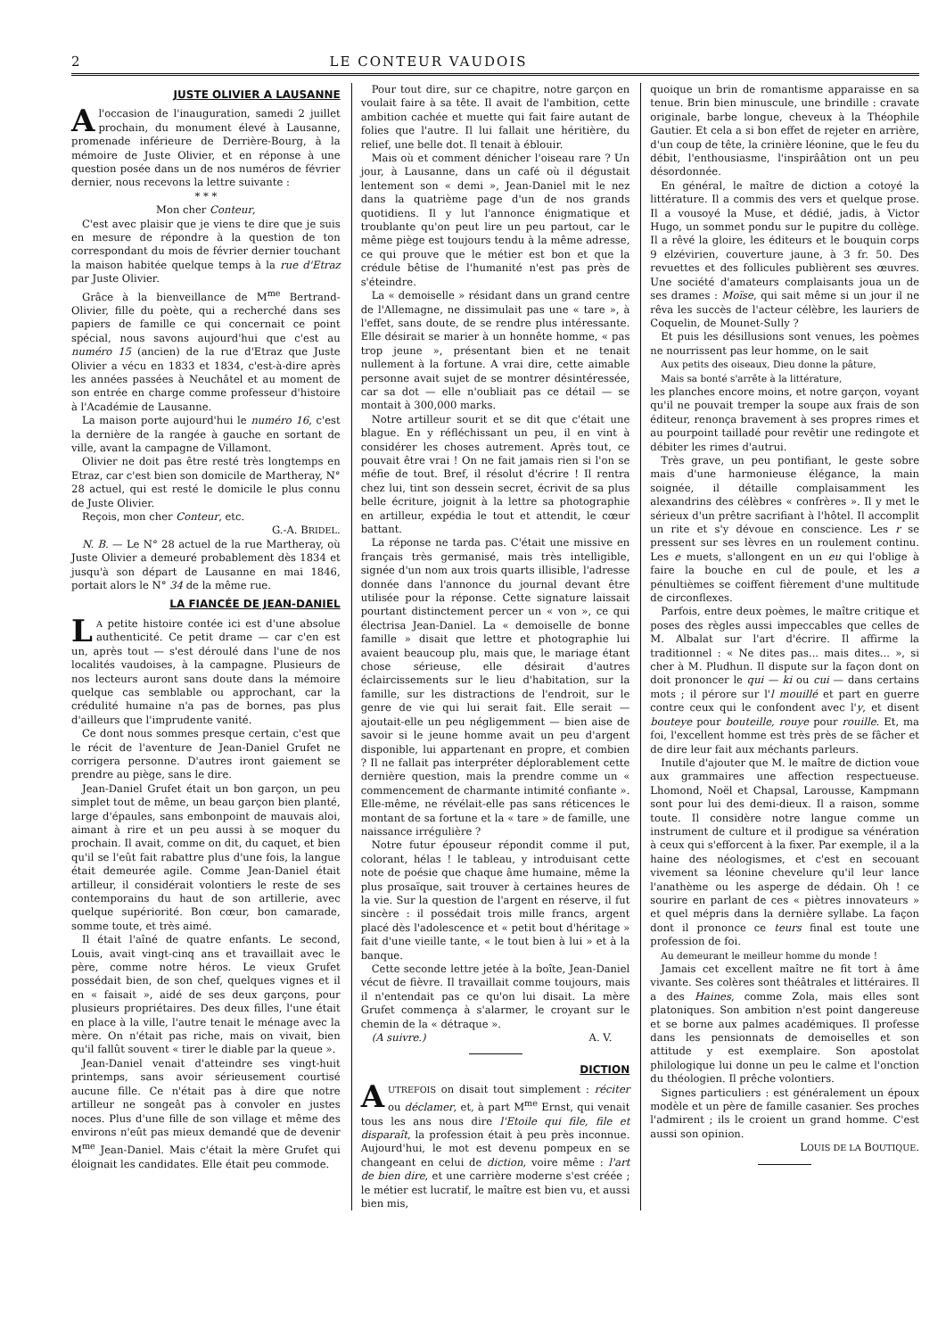2 LE CONTEUR VAUDOIS
JUSTE OLIVIER A LAUSANNE
Al'occasion de l'inauguration, samedi 2 juillet prochain, du monument élevé à Lausanne, promenade inférieure de Derrière-Bourg, à la mémoire de Juste Olivier, et en réponse à une question posée dans un de nos numéros de février dernier, nous recevons la lettre suivante :
* * *
Mon cher Conteur,
C'est avec plaisir que je viens te dire que je suis en mesure de répondre à la question de ton correspondant du mois de février dernier touchant la maison habitée quelque temps à la rue d'Etraz par Juste Olivier.
Grâce à la bienveillance de M<sup>me</sup> Bertrand-Olivier, fille du poète, qui a recherché dans ses papiers de famille ce qui concernait ce point spécial, nous savons aujourd'hui que c'est au numéro 15 (ancien) de la rue d'Etraz que Juste Olivier a vécu en 1833 et 1834, c'est-à-dire après les années passées à Neuchâtel et au moment de son entrée en charge comme professeur d'histoire à l'Académie de Lausanne.
La maison porte aujourd'hui le numéro 16, c'est la dernière de la rangée à gauche en sortant de ville, avant la campagne de Villamont.
Olivier ne doit pas être resté très longtemps en Etraz, car c'est bien son domicile de Martheray, N° 28 actuel, qui est resté le domicile le plus connu de Juste Olivier.
Reçois, mon cher Conteur, etc.
G.-A. BRIDEL.
N. B. — Le N° 28 actuel de la rue Martheray, où Juste Olivier a demeuré probablement dès 1834 et jusqu'à son départ de Lausanne en mai 1846, portait alors le N° 34 de la même rue.
LA FIANCÉE DE JEAN-DANIEL
LA petite histoire contée ici est d'une absolue authenticité. Ce petit drame — car c'en est un, après tout — s'est déroulé dans l'une de nos localités vaudoises, à la campagne. Plusieurs de nos lecteurs auront sans doute dans la mémoire quelque cas semblable ou approchant, car la crédulité humaine n'a pas de bornes, pas plus d'ailleurs que l'imprudente vanité.
Ce dont nous sommes presque certain, c'est que le récit de l'aventure de Jean-Daniel Grufet ne corrigera personne. D'autres iront gaiement se prendre au piège, sans le dire.
Jean-Daniel Grufet était un bon garçon, un peu simplet tout de même, un beau garçon bien planté, large d'épaules, sans embonpoint de mauvais aloi, aimant à rire et un peu aussi à se moquer du prochain. Il avait, comme on dit, du caquet, et bien qu'il se l'eût fait rabattre plus d'une fois, la langue était demeurée agile. Comme Jean-Daniel était artilleur, il considérait volontiers le reste de ses contemporains du haut de son artillerie, avec quelque supériorité. Bon cœur, bon camarade, somme toute, et très aimé.
Il était l'aîné de quatre enfants. Le second, Louis, avait vingt-cinq ans et travaillait avec le père, comme notre héros. Le vieux Grufet possédait bien, de son chef, quelques vignes et il en « faisait », aidé de ses deux garçons, pour plusieurs propriétaires. Des deux filles, l'une était en place à la ville, l'autre tenait le ménage avec la mère. On n'était pas riche, mais on vivait, bien qu'il fallût souvent « tirer le diable par la queue ».
Jean-Daniel venait d'atteindre ses vingt-huit printemps, sans avoir sérieusement courtisé aucune fille. Ce n'était pas à dire que notre artilleur ne songeât pas à convoler en justes noces. Plus d'une fille de son village et même des environs n'eût pas mieux demandé que de devenir M<sup>me</sup> Jean-Daniel. Mais c'était la mère Grufet qui éloignait les candidates. Elle était peu commode.
Pour tout dire, sur ce chapitre, notre garçon en voulait faire à sa tête. Il avait de l'ambition, cette ambition cachée et muette qui fait faire autant de folies que l'autre. Il lui fallait une héritière, du relief, une belle dot. Il tenait à éblouir.
Mais où et comment dénicher l'oiseau rare ? Un jour, à Lausanne, dans un café où il dégustait lentement son « demi », Jean-Daniel mit le nez dans la quatrième page d'un de nos grands quotidiens. Il y lut l'annonce énigmatique et troublante qu'on peut lire un peu partout, car le même piège est toujours tendu à la même adresse, ce qui prouve que le métier est bon et que la crédule bêtise de l'humanité n'est pas près de s'éteindre.
La « demoiselle » résidant dans un grand centre de l'Allemagne, ne dissimulait pas une « tare », à l'effet, sans doute, de se rendre plus intéressante. Elle désirait se marier à un honnête homme, « pas trop jeune », présentant bien et ne tenait nullement à la fortune. A vrai dire, cette aimable personne avait sujet de se montrer désintéressée, car sa dot — elle n'oubliait pas ce détail — se montait à 300,000 marks.
Notre artilleur sourit et se dit que c'était une blague. En y réfléchissant un peu, il en vint à considérer les choses autrement. Après tout, ce pouvait être vrai ! On ne fait jamais rien si l'on se méfie de tout. Bref, il résolut d'écrire ! Il rentra chez lui, tint son dessein secret, écrivit de sa plus belle écriture, joignit à la lettre sa photographie en artilleur, expédia le tout et attendit, le cœur battant.
La réponse ne tarda pas. C'était une missive en français très germanisé, mais très intelligible, signée d'un nom aux trois quarts illisible, l'adresse donnée dans l'annonce du journal devant être utilisée pour la réponse. Cette signature laissait pourtant distinctement percer un « von », ce qui électrisa Jean-Daniel. La « demoiselle de bonne famille » disait que lettre et photographie lui avaient beaucoup plu, mais que, le mariage étant chose sérieuse, elle désirait d'autres éclaircissements sur le lieu d'habitation, sur la famille, sur les distractions de l'endroit, sur le genre de vie qui lui serait fait. Elle serait — ajoutait-elle un peu négligemment — bien aise de savoir si le jeune homme avait un peu d'argent disponible, lui appartenant en propre, et combien ? Il ne fallait pas interpréter déplorablement cette dernière question, mais la prendre comme un « commencement de charmante intimité confiante ». Elle-même, ne révélait-elle pas sans réticences le montant de sa fortune et la « tare » de famille, une naissance irrégulière ?
Notre futur épouseur répondit comme il put, colorant, hélas ! le tableau, y introduisant cette note de poésie que chaque âme humaine, même la plus prosaïque, sait trouver à certaines heures de la vie. Sur la question de l'argent en réserve, il fut sincère : il possédait trois mille francs, argent placé dès l'adolescence et « petit bout d'héritage » fait d'une vieille tante, « le tout bien à lui » et à la banque.
Cette seconde lettre jetée à la boîte, Jean-Daniel vécut de fièvre. Il travaillait comme toujours, mais il n'entendait pas ce qu'on lui disait. La mère Grufet commença à s'alarmer, le croyant sur le chemin de la « détraque ».
(A suivre.) A. V.
DICTION
AUTREFOIS on disait tout simplement : réciter ou déclamer, et, à part M<sup>me</sup> Ernst, qui venait tous les ans nous dire l'Etoile qui file, file et disparaît, la profession était à peu près inconnue. Aujourd'hui, le mot est devenu pompeux en se changeant en celui de diction, voire même : l'art de bien dire, et une carrière moderne s'est créée ; le métier est lucratif, le maître est bien vu, et aussi bien mis,
quoique un brin de romantisme apparaisse en sa tenue. Brin bien minuscule, une brindille : cravate originale, barbe longue, cheveux à la Théophile Gautier. Et cela a si bon effet de rejeter en arrière, d'un coup de tête, la crinière léonine, que le feu du débit, l'enthousiasme, l'inspirââtion ont un peu désordonnée.
En général, le maître de diction a cotoyé la littérature. Il a commis des vers et quelque prose. Il a vousoyé la Muse, et dédié, jadis, à Victor Hugo, un sommet pondu sur le pupitre du collège. Il a rêvé la gloire, les éditeurs et le bouquin corps 9 elzévirien, couverture jaune, à 3 fr. 50. Des revuettes et des follicules publièrent ses œuvres. Une société d'amateurs complaisants joua un de ses drames : Moïse, qui sait même si un jour il ne rêva les succès de l'acteur célèbre, les lauriers de Coquelin, de Mounet-Sully ?
Et puis les désillusions sont venues, les poèmes ne nourrissent pas leur homme, on le sait
Aux petits des oiseaux, Dieu donne la pâture,
Mais sa bonté s'arrête à la littérature,
les planches encore moins, et notre garçon, voyant qu'il ne pouvait tremper la soupe aux frais de son éditeur, renonça bravement à ses propres rimes et au pourpoint tailladé pour revêtir une redingote et débiter les rimes d'autrui.
Très grave, un peu pontifiant, le geste sobre mais d'une harmonieuse élégance, la main soignée, il détaille complaisamment les alexandrins des célèbres « confrères ». Il y met le sérieux d'un prêtre sacrifiant à l'hôtel. Il accomplit un rite et s'y dévoue en conscience. Les r se pressent sur ses lèvres en un roulement continu. Les e muets, s'allongent en un eu qui l'oblige à faire la bouche en cul de poule, et les a pénultièmes se coiffent fièrement d'une multitude de circonflexes.
Parfois, entre deux poèmes, le maître critique et poses des règles aussi impeccables que celles de M. Albalat sur l'art d'écrire. Il affirme la traditionnel : « Ne dites pas... mais dites... », si cher à M. Pludhun. Il dispute sur la façon dont on doit prononcer le qui — ki ou cui — dans certains mots ; il pérore sur l'l mouillé et part en guerre contre ceux qui le confondent avec l'y, et disent bouteye pour bouteille, rouye pour rouille. Et, ma foi, l'excellent homme est très près de se fâcher et de dire leur fait aux méchants parleurs.
Inutile d'ajouter que M. le maître de diction voue aux grammaires une affection respectueuse. Lhomond, Noël et Chapsal, Larousse, Kampmann sont pour lui des demi-dieux. Il a raison, somme toute. Il considère notre langue comme un instrument de culture et il prodigue sa vénération à ceux qui s'efforcent à la fixer. Par exemple, il a la haine des néologismes, et c'est en secouant vivement sa léonine chevelure qu'il leur lance l'anathème ou les asperge de dédain. Oh ! ce sourire en parlant de ces « piètres innovateurs » et quel mépris dans la dernière syllabe. La façon dont il prononce ce teurs final est toute une profession de foi.
Au demeurant le meilleur homme du monde !
Jamais cet excellent maître ne fit tort à âme vivante. Ses colères sont théâtrales et littéraires. Il a des Haines, comme Zola, mais elles sont platoniques. Son ambition n'est point dangereuse et se borne aux palmes académiques. Il professe dans les pensionnats de demoiselles et son attitude y est exemplaire. Son apostolat philologique lui donne un peu le calme et l'onction du théologien. Il prêche volontiers.
Signes particuliers : est généralement un époux modèle et un père de famille casanier. Ses proches l'admirent ; ils le croient un grand homme. C'est aussi son opinion.
LOUIS DE LA BOUTIQUE.